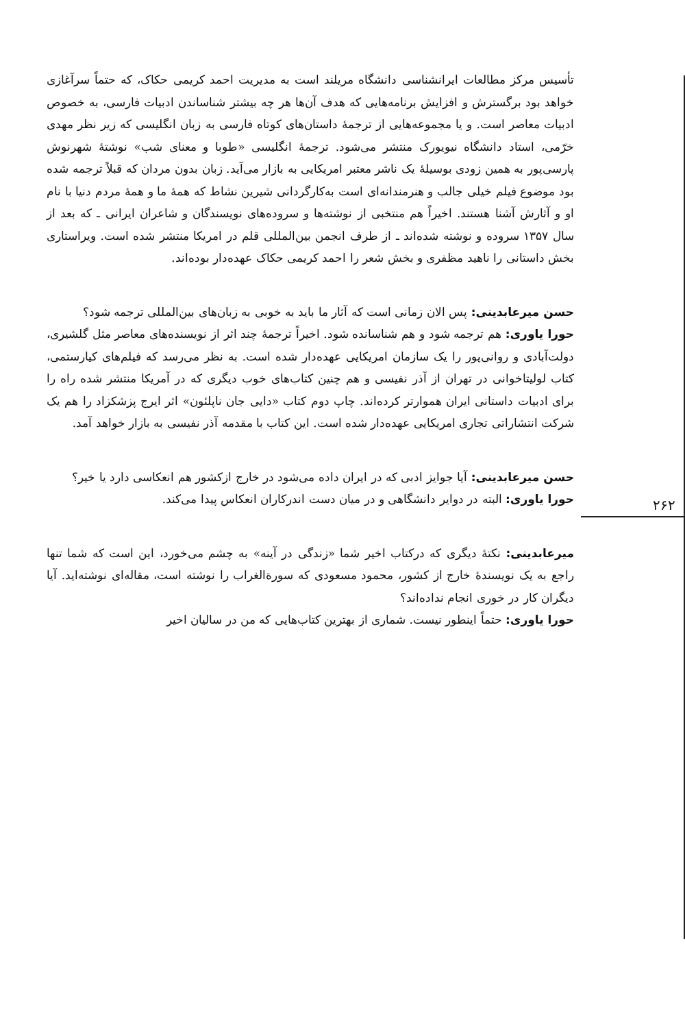۲۶۲
تأسیس مرکز مطالعات ایرانشناسی دانشگاه مریلند است به مدیریت احمد کریمی حکاک، که حتماً سرآغازی خواهد بود برگسترش و افزایش برنامه‌هایی که هدف آن‌ها هر چه بیشتر شناساندن ادبیات فارسی، به خصوص ادبیات معاصر است. و یا مجموعه‌هایی از ترجمهٔ داستان‌های کوتاه فارسی به زبان انگلیسی که زیر نظر مهدی خرّمی، استاد دانشگاه نیویورک منتشر می‌شود. ترجمهٔ انگلیسی «طوبا و معنای شب» نوشتهٔ شهرنوش پارسی‌پور به همین زودی بوسیلهٔ یک ناشر معتبر امریکایی به بازار می‌آید. زبان بدون مردان که قبلاً ترجمه شده بود موضوع فیلم خیلی جالب و هنرمندانه‌ای است به‌کارگردانی شیرین نشاط که همهٔ ما و همهٔ مردم دنیا با نام او و آثارش آشنا هستند. اخیراً هم منتخبی از نوشته‌ها و سروده‌های نویسندگان و شاعران ایرانی ـ که بعد از سال ۱۳۵۷ سروده و نوشته شده‌اند ـ از طرف انجمن بین‌المللی قلم در امریکا منتشر شده است. ویراستاری بخش داستانی را ناهید مظفری و بخش شعر را احمد کریمی حکاک عهده‌دار بوده‌اند.
حسن میرعابدینی: پس الان زمانی است که آثار ما باید به خوبی به زبان‌های بین‌المللی ترجمه شود؟
حورا یاوری: هم ترجمه شود و هم شناسانده شود. اخیراً ترجمهٔ چند اثر از نویسنده‌های معاصر مثل گلشیری، دولت‌آبادی و روانی‌پور را یک سازمان امریکایی عهده‌دار شده است. به نظر می‌رسد که فیلم‌های کیارستمی، کتاب لولیتاخوانی در تهران از آذر نفیسی و هم چنین کتاب‌های خوب دیگری که در آمریکا منتشر شده راه را برای ادبیات داستانی ایران هموارتر کرده‌اند. چاپ دوم کتاب «دایی جان ناپلئون» اثر ایرج پزشکزاد را هم یک شرکت انتشاراتی تجاری امریکایی عهده‌دار شده است. این کتاب با مقدمه آذر نفیسی به بازار خواهد آمد.
حسن میرعابدینی: آیا جوایز ادبی که در ایران داده می‌شود در خارج ازکشور هم انعکاسی دارد یا خیر؟
حورا یاوری: البته در دوایر دانشگاهی و در میان دست اندرکاران انعکاس پیدا می‌کند.
میرعابدینی: نکتهٔ دیگری که درکتاب اخیر شما «زندگی در آینه» به چشم می‌خورد، این است که شما تنها راجع به یک نویسندهٔ خارج از کشور، محمود مسعودی که سورة‌الغراب را نوشته است، مقاله‌ای نوشته‌اید. آیا دیگران کار در خوری انجام نداده‌اند؟
حورا یاوری: حتماً اینطور نیست. شماری از بهترین کتاب‌هایی که من در سالیان اخیر